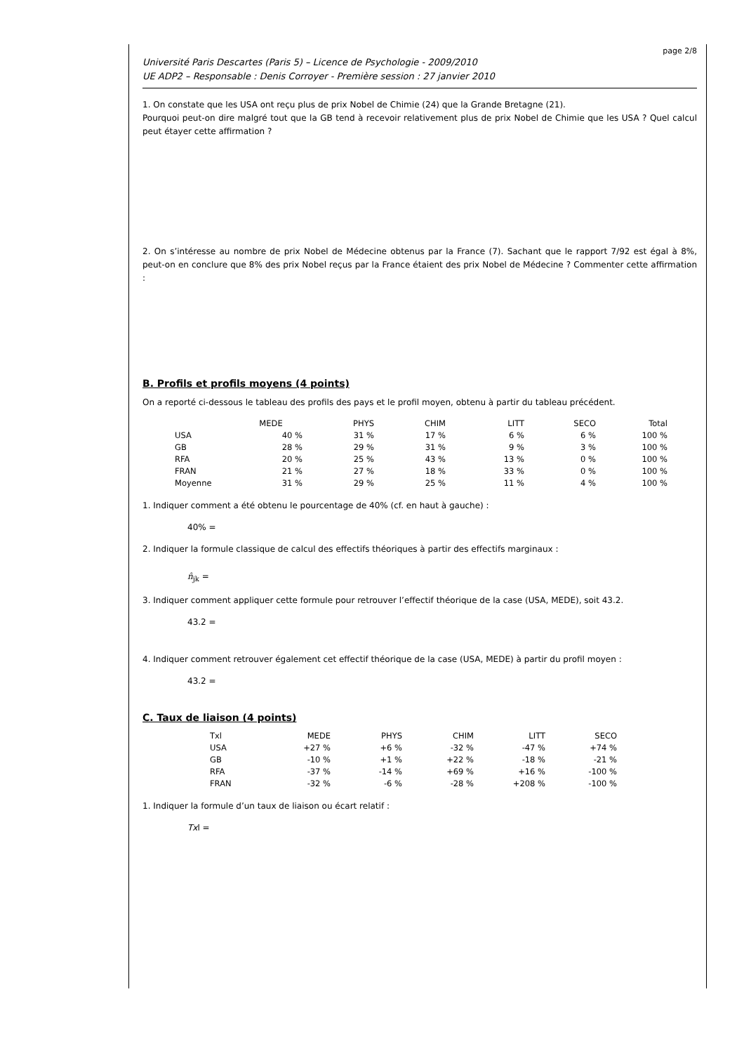page 2/8
Université Paris Descartes (Paris 5) – Licence de Psychologie - 2009/2010
UE ADP2 – Responsable : Denis Corroyer - Première session : 27 janvier 2010
1. On constate que les USA ont reçu plus de prix Nobel de Chimie (24) que la Grande Bretagne (21).
Pourquoi peut-on dire malgré tout que la GB tend à recevoir relativement plus de prix Nobel de Chimie que les USA ? Quel calcul peut étayer cette affirmation ?
2. On s’intéresse au nombre de prix Nobel de Médecine obtenus par la France (7). Sachant que le rapport 7/92 est égal à 8%, peut-on en conclure que 8% des prix Nobel reçus par la France étaient des prix Nobel de Médecine ? Commenter cette affirmation :
B. Profils et profils moyens (4 points)
On a reporté ci-dessous le tableau des profils des pays et le profil moyen, obtenu à partir du tableau précédent.
| | MEDE | PHYS | CHIM | LITT | SECO | Total |
| --- | --- | --- | --- | --- | --- | --- |
| USA | 40 % | 31 % | 17 % | 6 % | 6 % | 100 % |
| GB | 28 % | 29 % | 31 % | 9 % | 3 % | 100 % |
| RFA | 20 % | 25 % | 43 % | 13 % | 0 % | 100 % |
| FRAN | 21 % | 27 % | 18 % | 33 % | 0 % | 100 % |
| Moyenne | 31 % | 29 % | 25 % | 11 % | 4 % | 100 % |
1. Indiquer comment a été obtenu le pourcentage de 40% (cf. en haut à gauche) :
40% =
2. Indiquer la formule classique de calcul des effectifs théoriques à partir des effectifs marginaux :
n̂<sub>jk</sub> =
3. Indiquer comment appliquer cette formule pour retrouver l’effectif théorique de la case (USA, MEDE), soit 43.2.
43.2 =
4. Indiquer comment retrouver également cet effectif théorique de la case (USA, MEDE) à partir du profil moyen :
43.2 =
C. Taux de liaison (4 points)
| Txl | MEDE | PHYS | CHIM | LITT | SECO |
| USA | +27 % | +6 % | -32 % | -47 % | +74 % |
| GB | -10 % | +1 % | +22 % | -18 % | -21 % |
| RFA | -37 % | -14 % | +69 % | +16 % | -100 % |
| FRAN | -32 % | -6 % | -28 % | +208 % | -100 % |
1. Indiquer la formule d’un taux de liaison ou écart relatif :
Txl =